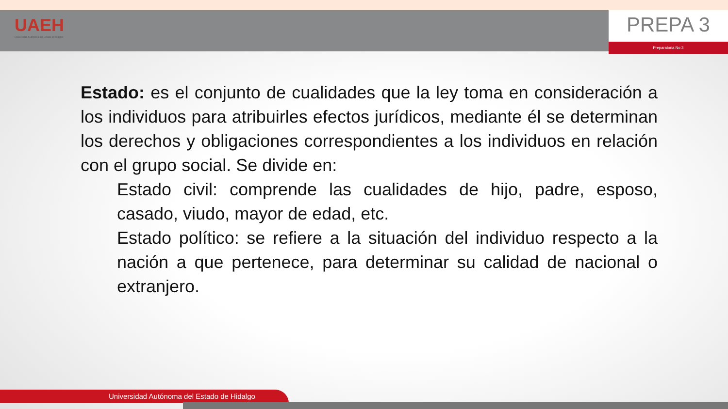UAEH
Universidad Autónoma del Estado de Hidalgo
PREPA 3
Preparatoria No 3
Estado: es el conjunto de cualidades que la ley toma en consideración a los individuos para atribuirles efectos jurídicos, mediante él se determinan los derechos y obligaciones correspondientes a los individuos en relación con el grupo social. Se divide en:
Estado civil: comprende las cualidades de hijo, padre, esposo, casado, viudo, mayor de edad, etc.
Estado político: se refiere a la situación del individuo respecto a la nación a que pertenece, para determinar su calidad de nacional o extranjero.
Universidad Autónoma del Estado de Hidalgo